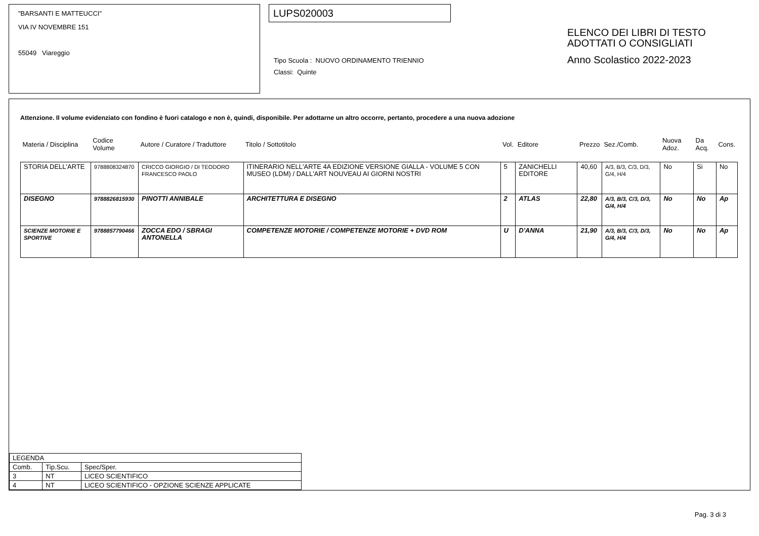"BARSANTI E MATTEUCCI"
VIA IV NOVEMBRE 151
55049 Viareggio
LUPS020003
Tipo Scuola : NUOVO ORDINAMENTO TRIENNIO
Classi: Quinte
ELENCO DEI LIBRI DI TESTO
ADOTTATI O CONSIGLIATI
Anno Scolastico 2022-2023
Attenzione. Il volume evidenziato con fondino è fuori catalogo e non è, quindi, disponibile. Per adottarne un altro occorre, pertanto, procedere a una nuova adozione
| Materia / Disciplina | Codice Volume | Autore / Curatore / Traduttore | Titolo / Sottotitolo | Vol. | Editore | Prezzo | Sez./Comb. | Nuova Adoz. | Da Acq. | Cons. |
| --- | --- | --- | --- | --- | --- | --- | --- | --- | --- | --- |
| STORIA DELL'ARTE | 9788808324870 | CRICCO GIORGIO / DI TEODORO FRANCESCO PAOLO | ITINERARIO NELL'ARTE 4A EDIZIONE VERSIONE GIALLA - VOLUME 5 CON MUSEO (LDM) / DALL'ART NOUVEAU AI GIORNI NOSTRI | 5 | ZANICHELLI EDITORE | 40,60 | A/3, B/3, C/3, D/3, G/4, H/4 | No | Si | No |
| DISEGNO | 9788826815930 | PINOTTI ANNIBALE | ARCHITETTURA E DISEGNO | 2 | ATLAS | 22,80 | A/3, B/3, C/3, D/3, G/4, H/4 | No | No | Ap |
| SCIENZE MOTORIE E SPORTIVE | 9788857790466 | ZOCCA EDO / SBRAGI ANTONELLA | COMPETENZE MOTORIE / COMPETENZE MOTORIE + DVD ROM | U | D'ANNA | 21,90 | A/3, B/3, C/3, D/3, G/4, H/4 | No | No | Ap |
| LEGENDA | | |
| Comb. | Tip.Scu. | Spec/Sper. |
| 3 | NT | LICEO SCIENTIFICO |
| 4 | NT | LICEO SCIENTIFICO - OPZIONE SCIENZE APPLICATE |
Pag. 3 di 3